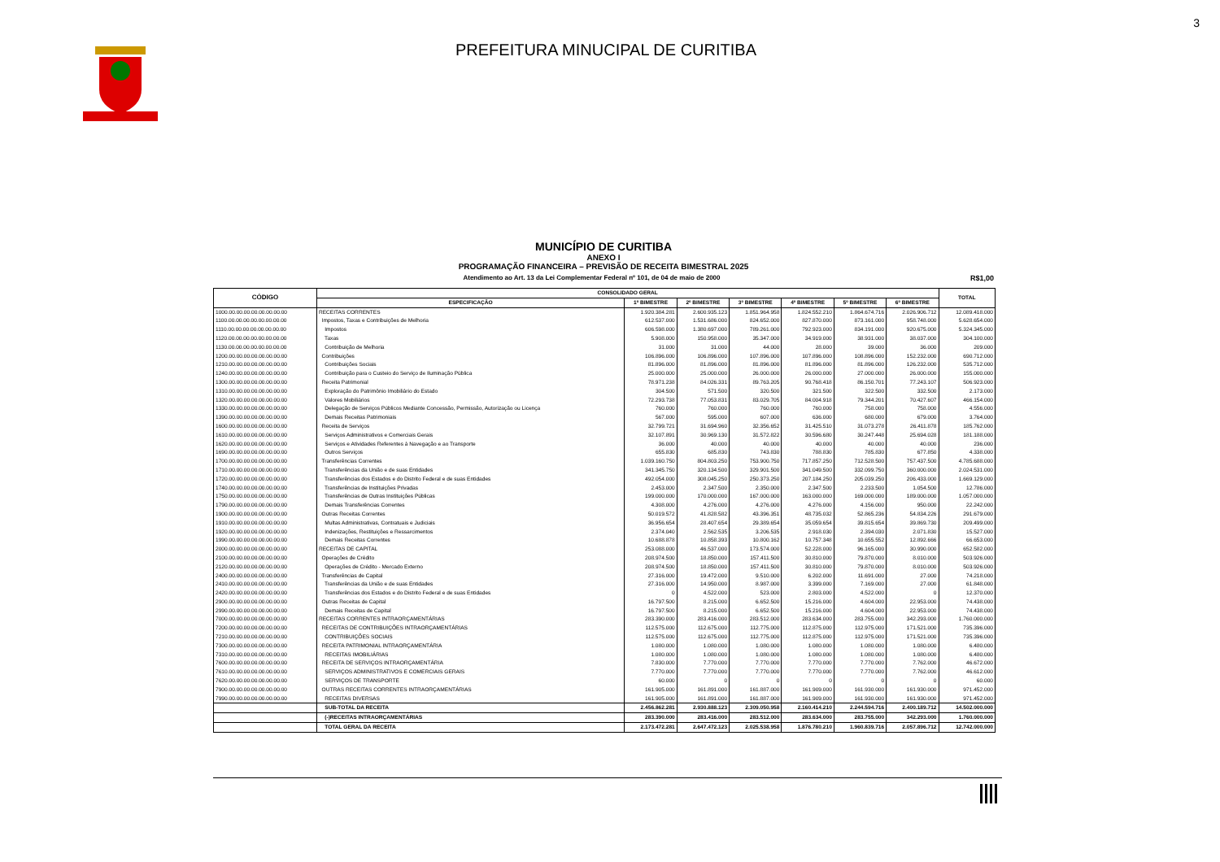3
PREFEITURA MINUCIPAL DE CURITIBA
MUNICÍPIO DE CURITIBA
ANEXO I
PROGRAMAÇÃO FINANCEIRA – PREVISÃO DE RECEITA BIMESTRAL 2025
Atendimento ao Art. 13 da Lei Complementar Federal nº 101, de 04 de maio de 2000 R$1,00
| CÓDIGO | CONSOLIDADO GERAL | | | | | | | TOTAL |
| --- | --- | --- | --- | --- | --- | --- | --- | --- |
| | ESPECIFICAÇÃO | 1º BIMESTRE | 2º BIMESTRE | 3º BIMESTRE | 4º BIMESTRE | 5º BIMESTRE | 6º BIMESTRE | |
| 1000.00.00.00.00.00.00.00.00 | RECEITAS CORRENTES | 1.920.384.281 | 2.600.935.123 | 1.851.964.958 | 1.824.552.210 | 1.864.674.716 | 2.026.906.712 | 12.089.418.000 |
| 1100.00.00.00.00.00.00.00.00 | Impostos, Taxas e Contribuições de Melhoria | 612.537.000 | 1.531.686.000 | 824.652.000 | 827.870.000 | 873.161.000 | 958.748.000 | 5.628.654.000 |
| 1110.00.00.00.00.00.00.00.00 | Impostos | 606.598.000 | 1.380.697.000 | 789.261.000 | 792.923.000 | 834.191.000 | 920.675.000 | 5.324.345.000 |
| 1120.00.00.00.00.00.00.00.00 | Taxas | 5.908.000 | 150.958.000 | 35.347.000 | 34.919.000 | 38.931.000 | 38.037.000 | 304.100.000 |
| 1130.00.00.00.00.00.00.00.00 | Contribuição de Melhoria | 31.000 | 31.000 | 44.000 | 28.000 | 39.000 | 36.000 | 209.000 |
| 1200.00.00.00.00.00.00.00.00 | Contribuições | 106.896.000 | 106.896.000 | 107.896.000 | 107.896.000 | 108.896.000 | 152.232.000 | 690.712.000 |
| 1210.00.00.00.00.00.00.00.00 | Contribuições Sociais | 81.896.000 | 81.896.000 | 81.896.000 | 81.896.000 | 81.896.000 | 126.232.000 | 535.712.000 |
| 1240.00.00.00.00.00.00.00.00 | Contribuição para o Custeio do Serviço de Iluminação Pública | 25.000.000 | 25.000.000 | 26.000.000 | 26.000.000 | 27.000.000 | 26.000.000 | 155.000.000 |
| 1300.00.00.00.00.00.00.00.00 | Receita Patrimonial | 78.971.238 | 84.026.331 | 89.763.205 | 90.768.418 | 86.150.701 | 77.243.107 | 506.923.000 |
| 1310.00.00.00.00.00.00.00.00 | Exploração do Patrimônio Imobiliário do Estado | 304.500 | 571.500 | 320.500 | 321.500 | 322.500 | 332.500 | 2.173.000 |
| 1320.00.00.00.00.00.00.00.00 | Valores Mobiliários | 72.293.738 | 77.053.831 | 83.029.705 | 84.004.918 | 79.344.201 | 70.427.607 | 466.154.000 |
| 1330.00.00.00.00.00.00.00.00 | Delegação de Serviços Públicos Mediante Concessão, Permissão, Autorização ou Licença | 760.000 | 760.000 | 760.000 | 760.000 | 758.000 | 758.000 | 4.556.000 |
| 1390.00.00.00.00.00.00.00.00 | Demais Receitas Patrimoniais | 567.000 | 595.000 | 607.000 | 636.000 | 680.000 | 679.000 | 3.764.000 |
| 1600.00.00.00.00.00.00.00.00 | Receita de Serviços | 32.799.721 | 31.694.960 | 32.356.652 | 31.425.510 | 31.073.278 | 26.411.878 | 185.762.000 |
| 1610.00.00.00.00.00.00.00.00 | Serviços Administrativos e Comerciais Gerais | 32.107.891 | 30.969.130 | 31.572.822 | 30.596.680 | 30.247.448 | 25.694.028 | 181.188.000 |
| 1620.00.00.00.00.00.00.00.00 | Serviços e Atividades Referentes à Navegação e ao Transporte | 36.000 | 40.000 | 40.000 | 40.000 | 40.000 | 40.000 | 236.000 |
| 1690.00.00.00.00.00.00.00.00 | Outros Serviços | 655.830 | 685.830 | 743.830 | 788.830 | 785.830 | 677.850 | 4.338.000 |
| 1700.00.00.00.00.00.00.00.00 | Transferências Correntes | 1.039.160.750 | 804.803.250 | 753.900.750 | 717.857.250 | 712.528.500 | 757.437.500 | 4.785.688.000 |
| 1710.00.00.00.00.00.00.00.00 | Transferências da União e de suas Entidades | 341.345.750 | 320.134.500 | 329.901.500 | 341.049.500 | 332.099.750 | 360.000.000 | 2.024.531.000 |
| 1720.00.00.00.00.00.00.00.00 | Transferências dos Estados e do Distrito Federal e de suas Entidades | 492.054.000 | 308.045.250 | 250.373.250 | 207.184.250 | 205.039.250 | 206.433.000 | 1.669.129.000 |
| 1740.00.00.00.00.00.00.00.00 | Transferências de Instituições Privadas | 2.453.000 | 2.347.500 | 2.350.000 | 2.347.500 | 2.233.500 | 1.054.500 | 12.786.000 |
| 1750.00.00.00.00.00.00.00.00 | Transferências de Outras Instituições Públicas | 199.000.000 | 170.000.000 | 167.000.000 | 163.000.000 | 169.000.000 | 189.000.000 | 1.057.000.000 |
| 1790.00.00.00.00.00.00.00.00 | Demais Transferências Correntes | 4.308.000 | 4.276.000 | 4.276.000 | 4.276.000 | 4.156.000 | 950.000 | 22.242.000 |
| 1900.00.00.00.00.00.00.00.00 | Outras Receitas Correntes | 50.019.572 | 41.828.582 | 43.396.351 | 48.735.032 | 52.865.236 | 54.834.226 | 291.679.000 |
| 1910.00.00.00.00.00.00.00.00 | Multas Administrativas, Contratuais e Judiciais | 36.956.654 | 28.407.654 | 29.389.654 | 35.059.654 | 39.815.654 | 39.869.730 | 209.499.000 |
| 1920.00.00.00.00.00.00.00.00 | Indenizações, Restituições e Ressarcimentos | 2.374.040 | 2.562.535 | 3.206.535 | 2.918.030 | 2.394.030 | 2.071.830 | 15.527.000 |
| 1990.00.00.00.00.00.00.00.00 | Demais Receitas Correntes | 10.688.878 | 10.858.393 | 10.800.162 | 10.757.348 | 10.655.552 | 12.892.666 | 66.653.000 |
| 2000.00.00.00.00.00.00.00.00 | RECEITAS DE CAPITAL | 253.088.000 | 46.537.000 | 173.574.000 | 52.228.000 | 96.165.000 | 30.990.000 | 652.582.000 |
| 2100.00.00.00.00.00.00.00.00 | Operações de Crédito | 208.974.500 | 18.850.000 | 157.411.500 | 30.810.000 | 79.870.000 | 8.010.000 | 503.926.000 |
| 2120.00.00.00.00.00.00.00.00 | Operações de Crédito - Mercado Externo | 208.974.500 | 18.850.000 | 157.411.500 | 30.810.000 | 79.870.000 | 8.010.000 | 503.926.000 |
| 2400.00.00.00.00.00.00.00.00 | Transferências de Capital | 27.316.000 | 19.472.000 | 9.510.000 | 6.202.000 | 11.691.000 | 27.000 | 74.218.000 |
| 2410.00.00.00.00.00.00.00.00 | Transferências da União e de suas Entidades | 27.316.000 | 14.950.000 | 8.987.000 | 3.399.000 | 7.169.000 | 27.000 | 61.848.000 |
| 2420.00.00.00.00.00.00.00.00 | Transferências dos Estados e do Distrito Federal e de suas Entidades | 0 | 4.522.000 | 523.000 | 2.803.000 | 4.522.000 | 0 | 12.370.000 |
| 2900.00.00.00.00.00.00.00.00 | Outras Receitas de Capital | 16.797.500 | 8.215.000 | 6.652.500 | 15.216.000 | 4.604.000 | 22.953.000 | 74.438.000 |
| 2990.00.00.00.00.00.00.00.00 | Demais Receitas de Capital | 16.797.500 | 8.215.000 | 6.652.500 | 15.216.000 | 4.604.000 | 22.953.000 | 74.438.000 |
| 7000.00.00.00.00.00.00.00.00 | RECEITAS CORRENTES INTRAORÇAMENTÁRIAS | 283.390.000 | 283.416.000 | 283.512.000 | 283.634.000 | 283.755.000 | 342.293.000 | 1.760.000.000 |
| 7200.00.00.00.00.00.00.00.00 | RECEITAS DE CONTRIBUIÇÕES INTRAORÇAMENTÁRIAS | 112.575.000 | 112.675.000 | 112.775.000 | 112.875.000 | 112.975.000 | 171.521.000 | 735.396.000 |
| 7210.00.00.00.00.00.00.00.00 | CONTRIBUIÇÕES SOCIAIS | 112.575.000 | 112.675.000 | 112.775.000 | 112.875.000 | 112.975.000 | 171.521.000 | 735.396.000 |
| 7300.00.00.00.00.00.00.00.00 | RECEITA PATRIMONIAL INTRAORÇAMENTÁRIA | 1.080.000 | 1.080.000 | 1.080.000 | 1.080.000 | 1.080.000 | 1.080.000 | 6.480.000 |
| 7310.00.00.00.00.00.00.00.00 | RECEITAS IMOBILIÁRIAS | 1.080.000 | 1.080.000 | 1.080.000 | 1.080.000 | 1.080.000 | 1.080.000 | 6.480.000 |
| 7600.00.00.00.00.00.00.00.00 | RECEITA DE SERVIÇOS INTRAORÇAMENTÁRIA | 7.830.000 | 7.770.000 | 7.770.000 | 7.770.000 | 7.770.000 | 7.762.000 | 46.672.000 |
| 7610.00.00.00.00.00.00.00.00 | SERVIÇOS ADMINISTRATIVOS E COMERCIAIS GERAIS | 7.770.000 | 7.770.000 | 7.770.000 | 7.770.000 | 7.770.000 | 7.762.000 | 46.612.000 |
| 7620.00.00.00.00.00.00.00.00 | SERVIÇOS DE TRANSPORTE | 60.000 | 0 | 0 | 0 | 0 | 0 | 60.000 |
| 7900.00.00.00.00.00.00.00.00 | OUTRAS RECEITAS CORRENTES INTRAORÇAMENTÁRIAS | 161.905.000 | 161.891.000 | 161.887.000 | 161.909.000 | 161.930.000 | 161.930.000 | 971.452.000 |
| 7990.00.00.00.00.00.00.00.00 | RECEITAS DIVERSAS | 161.905.000 | 161.891.000 | 161.887.000 | 161.909.000 | 161.930.000 | 161.930.000 | 971.452.000 |
| | SUB-TOTAL DA RECEITA | 2.456.862.281 | 2.930.888.123 | 2.309.050.958 | 2.160.414.210 | 2.244.594.716 | 2.400.189.712 | 14.502.000.000 |
| | (-)RECEITAS INTRAORÇAMENTÁRIAS | 283.390.000 | 283.416.000 | 283.512.000 | 283.634.000 | 283.755.000 | 342.293.000 | 1.760.000.000 |
| | TOTAL GERAL DA RECEITA | 2.173.472.281 | 2.647.472.123 | 2.025.538.958 | 1.876.780.210 | 1.960.839.716 | 2.057.896.712 | 12.742.000.000 |